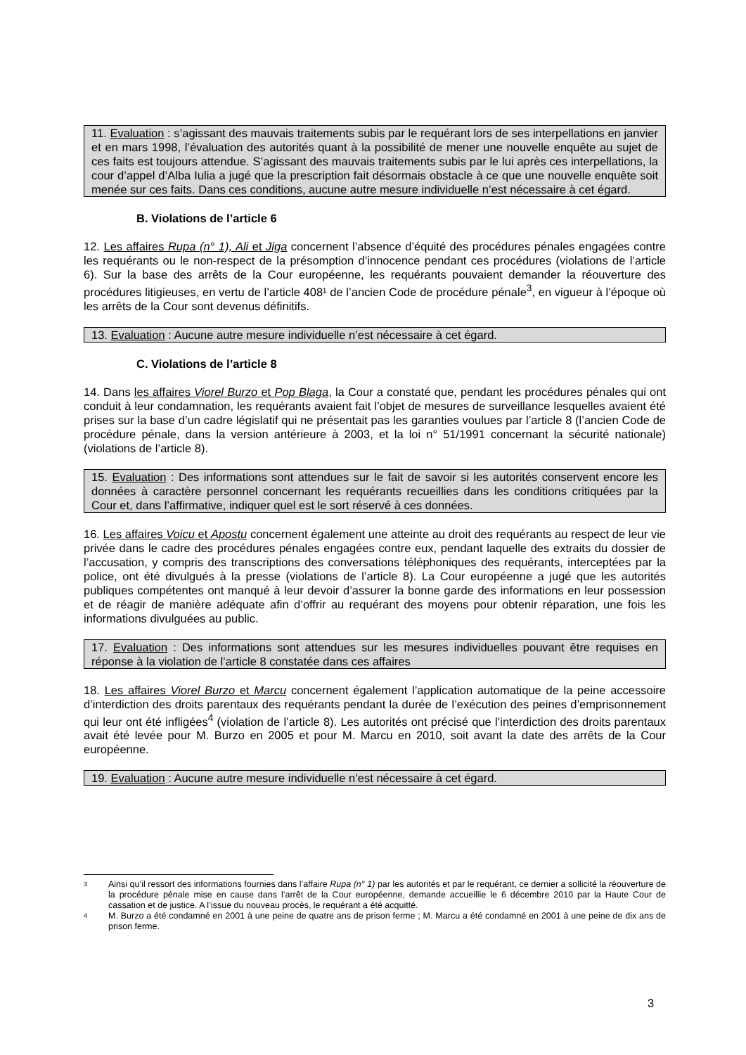11. Evaluation : s’agissant des mauvais traitements subis par le requérant lors de ses interpellations en janvier et en mars 1998, l’évaluation des autorités quant à la possibilité de mener une nouvelle enquête au sujet de ces faits est toujours attendue. S’agissant des mauvais traitements subis par le lui après ces interpellations, la cour d’appel d’Alba Iulia a jugé que la prescription fait désormais obstacle à ce que une nouvelle enquête soit menée sur ces faits. Dans ces conditions, aucune autre mesure individuelle n’est nécessaire à cet égard.
B. Violations de l’article 6
12. Les affaires Rupa (n° 1), Ali et Jiga concernent l’absence d’équité des procédures pénales engagées contre les requérants ou le non-respect de la présomption d’innocence pendant ces procédures (violations de l’article 6). Sur la base des arrêts de la Cour européenne, les requérants pouvaient demander la réouverture des procédures litigieuses, en vertu de l’article 408¹ de l’ancien Code de procédure pénale<sup>3</sup>, en vigueur à l’époque où les arrêts de la Cour sont devenus définitifs.
13. Evaluation : Aucune autre mesure individuelle n’est nécessaire à cet égard.
C. Violations de l’article 8
14. Dans les affaires Viorel Burzo et Pop Blaga, la Cour a constaté que, pendant les procédures pénales qui ont conduit à leur condamnation, les requérants avaient fait l’objet de mesures de surveillance lesquelles avaient été prises sur la base d’un cadre législatif qui ne présentait pas les garanties voulues par l’article 8 (l’ancien Code de procédure pénale, dans la version antérieure à 2003, et la loi n° 51/1991 concernant la sécurité nationale) (violations de l’article 8).
15. Evaluation : Des informations sont attendues sur le fait de savoir si les autorités conservent encore les données à caractère personnel concernant les requérants recueillies dans les conditions critiquées par la Cour et, dans l’affirmative, indiquer quel est le sort réservé à ces données.
16. Les affaires Voicu et Apostu concernent également une atteinte au droit des requérants au respect de leur vie privée dans le cadre des procédures pénales engagées contre eux, pendant laquelle des extraits du dossier de l’accusation, y compris des transcriptions des conversations téléphoniques des requérants, interceptées par la police, ont été divulgués à la presse (violations de l’article 8). La Cour européenne a jugé que les autorités publiques compétentes ont manqué à leur devoir d’assurer la bonne garde des informations en leur possession et de réagir de manière adéquate afin d’offrir au requérant des moyens pour obtenir réparation, une fois les informations divulguées au public.
17. Evaluation : Des informations sont attendues sur les mesures individuelles pouvant être requises en réponse à la violation de l’article 8 constatée dans ces affaires
18. Les affaires Viorel Burzo et Marcu concernent également l’application automatique de la peine accessoire d’interdiction des droits parentaux des requérants pendant la durée de l’exécution des peines d’emprisonnement qui leur ont été infligées<sup>4</sup> (violation de l’article 8). Les autorités ont précisé que l’interdiction des droits parentaux avait été levée pour M. Burzo en 2005 et pour M. Marcu en 2010, soit avant la date des arrêts de la Cour européenne.
19. Evaluation : Aucune autre mesure individuelle n’est nécessaire à cet égard.
3 Ainsi qu’il ressort des informations fournies dans l’affaire Rupa (n° 1) par les autorités et par le requérant, ce dernier a sollicité la réouverture de la procédure pénale mise en cause dans l’arrêt de la Cour européenne, demande accueillie le 6 décembre 2010 par la Haute Cour de cassation et de justice. A l’issue du nouveau procès, le requérant a été acquitté.
4 M. Burzo a été condamné en 2001 à une peine de quatre ans de prison ferme ; M. Marcu a été condamné en 2001 à une peine de dix ans de prison ferme.
3